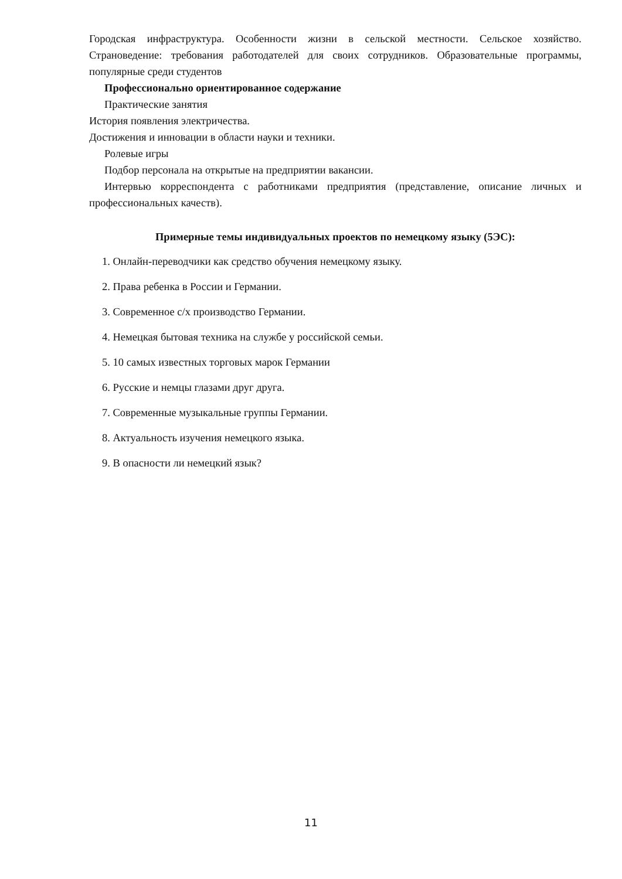Городская инфраструктура. Особенности жизни в сельской местности. Сельское хозяйство. Страноведение: требования работодателей для своих сотрудников. Образовательные программы, популярные среди студентов
Профессионально ориентированное содержание
Практические занятия
История появления электричества.
Достижения и инновации в области науки и техники.
Ролевые игры
Подбор персонала на открытые на предприятии вакансии.
Интервью корреспондента с работниками предприятия (представление, описание личных и профессиональных качеств).
Примерные темы индивидуальных проектов по немецкому языку (5ЭС):
1. Онлайн-переводчики как средство обучения немецкому языку.
2. Права ребенка в России и Германии.
3. Современное с/х производство Германии.
4. Немецкая бытовая техника на службе у российской семьи.
5. 10 самых известных торговых марок Германии
6. Русские и немцы глазами друг друга.
7. Современные музыкальные группы Германии.
8. Актуальность изучения немецкого языка.
9. В опасности ли немецкий язык?
11